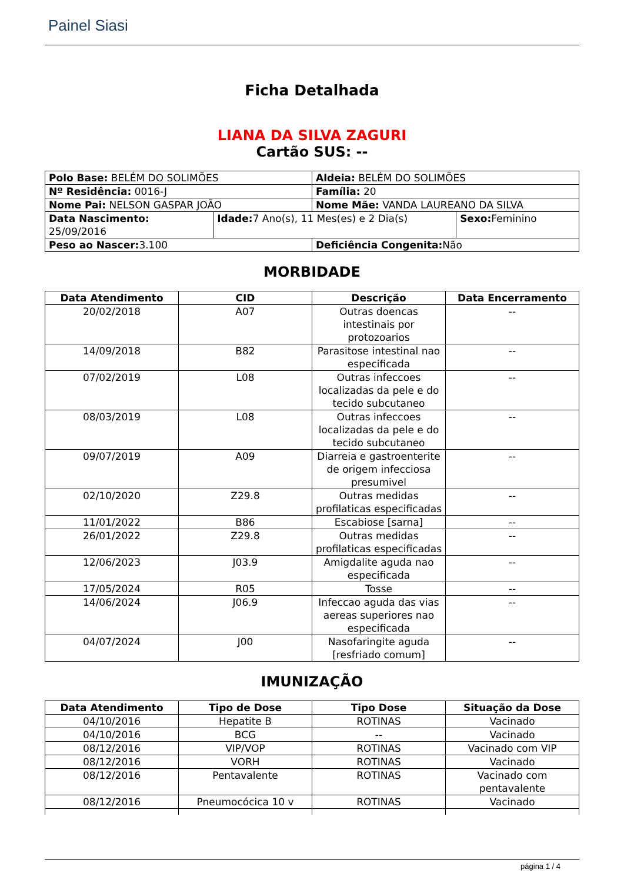Painel Siasi
Ficha Detalhada
LIANA DA SILVA ZAGURI
Cartão SUS: --
| Polo Base: BELÉM DO SOLIMÕES | | Aldeia: BELÉM DO SOLIMÕES | |
| Nº Residência: 0016-J | | Família: 20 | |
| Nome Pai: NELSON GASPAR JOÃO | | Nome Mãe: VANDA LAUREANO DA SILVA | |
| Data Nascimento: 25/09/2016 | Idade: 7 Ano(s), 11 Mes(es) e 2 Dia(s) | | Sexo: Feminino |
| Peso ao Nascer: 3.100 | | Deficiência Congenita: Não | |
MORBIDADE
| Data Atendimento | CID | Descrição | Data Encerramento |
| --- | --- | --- | --- |
| 20/02/2018 | A07 | Outras doencas intestinais por protozoarios | -- |
| 14/09/2018 | B82 | Parasitose intestinal nao especificada | -- |
| 07/02/2019 | L08 | Outras infeccoes localizadas da pele e do tecido subcutaneo | -- |
| 08/03/2019 | L08 | Outras infeccoes localizadas da pele e do tecido subcutaneo | -- |
| 09/07/2019 | A09 | Diarreia e gastroenterite de origem infecciosa presumivel | -- |
| 02/10/2020 | Z29.8 | Outras medidas profilaticas especificadas | -- |
| 11/01/2022 | B86 | Escabiose [sarna] | -- |
| 26/01/2022 | Z29.8 | Outras medidas profilaticas especificadas | -- |
| 12/06/2023 | J03.9 | Amigdalite aguda nao especificada | -- |
| 17/05/2024 | R05 | Tosse | -- |
| 14/06/2024 | J06.9 | Infeccao aguda das vias aereas superiores nao especificada | -- |
| 04/07/2024 | J00 | Nasofaringite aguda [resfriado comum] | -- |
IMUNIZAÇÃO
| Data Atendimento | Tipo de Dose | Tipo Dose | Situação da Dose |
| --- | --- | --- | --- |
| 04/10/2016 | Hepatite B | ROTINAS | Vacinado |
| 04/10/2016 | BCG | -- | Vacinado |
| 08/12/2016 | VIP/VOP | ROTINAS | Vacinado com VIP |
| 08/12/2016 | VORH | ROTINAS | Vacinado |
| 08/12/2016 | Pentavalente | ROTINAS | Vacinado com pentavalente |
| 08/12/2016 | Pneumocócica 10 v | ROTINAS | Vacinado |
página 1 / 4